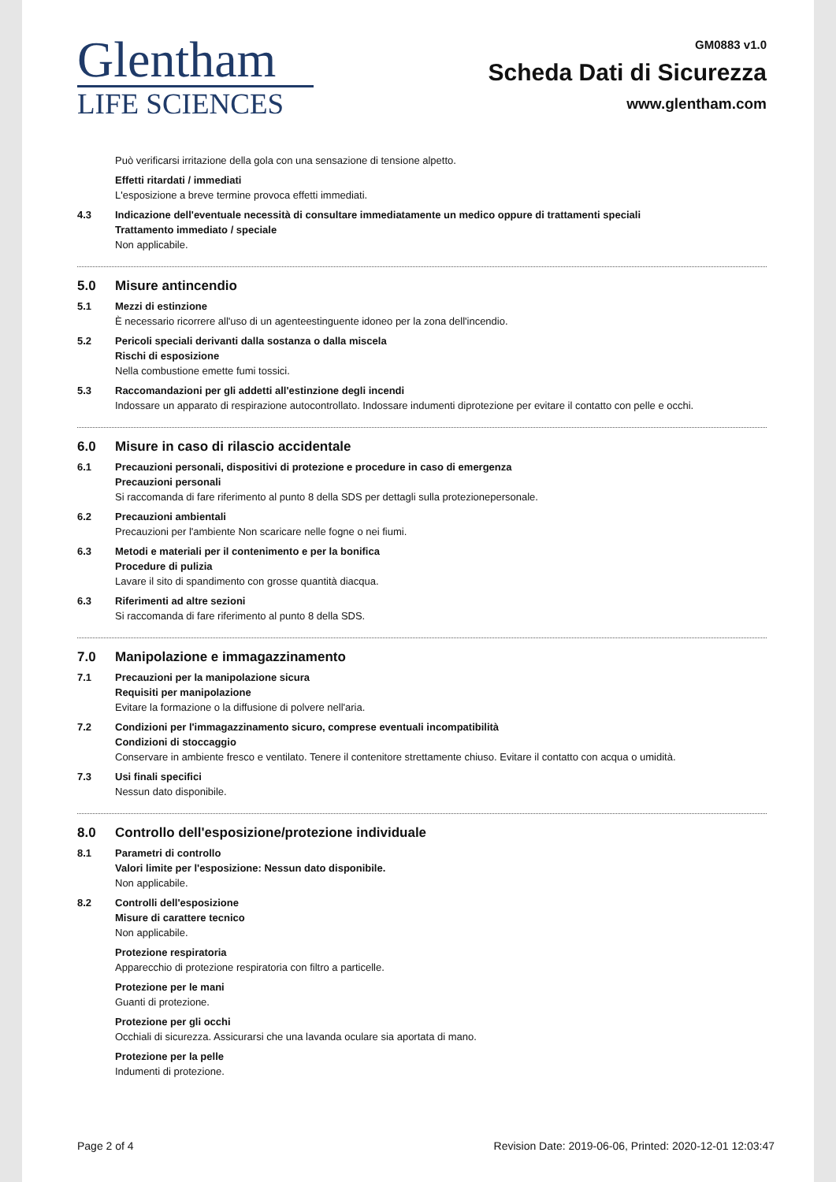Glentham
LIFE SCIENCES
GM0883 v1.0
Scheda Dati di Sicurezza
www.glentham.com
Può verificarsi irritazione della gola con una sensazione di tensione alpetto.
Effetti ritardati / immediati
L'esposizione a breve termine provoca effetti immediati.
4.3 Indicazione dell'eventuale necessità di consultare immediatamente un medico oppure di trattamenti speciali
Trattamento immediato / speciale
Non applicabile.
5.0 Misure antincendio
5.1 Mezzi di estinzione
È necessario ricorrere all'uso di un agenteestinguente idoneo per la zona dell'incendio.
5.2 Pericoli speciali derivanti dalla sostanza o dalla miscela
Rischi di esposizione
Nella combustione emette fumi tossici.
5.3 Raccomandazioni per gli addetti all'estinzione degli incendi
Indossare un apparato di respirazione autocontrollato. Indossare indumenti diprotezione per evitare il contatto con pelle e occhi.
6.0 Misure in caso di rilascio accidentale
6.1 Precauzioni personali, dispositivi di protezione e procedure in caso di emergenza
Precauzioni personali
Si raccomanda di fare riferimento al punto 8 della SDS per dettagli sulla protezionepersonale.
6.2 Precauzioni ambientali
Precauzioni per l'ambiente Non scaricare nelle fogne o nei fiumi.
6.3 Metodi e materiali per il contenimento e per la bonifica
Procedure di pulizia
Lavare il sito di spandimento con grosse quantità diacqua.
6.3 Riferimenti ad altre sezioni
Si raccomanda di fare riferimento al punto 8 della SDS.
7.0 Manipolazione e immagazzinamento
7.1 Precauzioni per la manipolazione sicura
Requisiti per manipolazione
Evitare la formazione o la diffusione di polvere nell'aria.
7.2 Condizioni per l'immagazzinamento sicuro, comprese eventuali incompatibilità
Condizioni di stoccaggio
Conservare in ambiente fresco e ventilato. Tenere il contenitore strettamente chiuso. Evitare il contatto con acqua o umidità.
7.3 Usi finali specifici
Nessun dato disponibile.
8.0 Controllo dell'esposizione/protezione individuale
8.1 Parametri di controllo
Valori limite per l'esposizione: Nessun dato disponibile.
Non applicabile.
8.2 Controlli dell'esposizione
Misure di carattere tecnico
Non applicabile.
Protezione respiratoria
Apparecchio di protezione respiratoria con filtro a particelle.
Protezione per le mani
Guanti di protezione.
Protezione per gli occhi
Occhiali di sicurezza. Assicurarsi che una lavanda oculare sia aportata di mano.
Protezione per la pelle
Indumenti di protezione.
Page 2 of 4 Revision Date: 2019-06-06, Printed: 2020-12-01 12:03:47